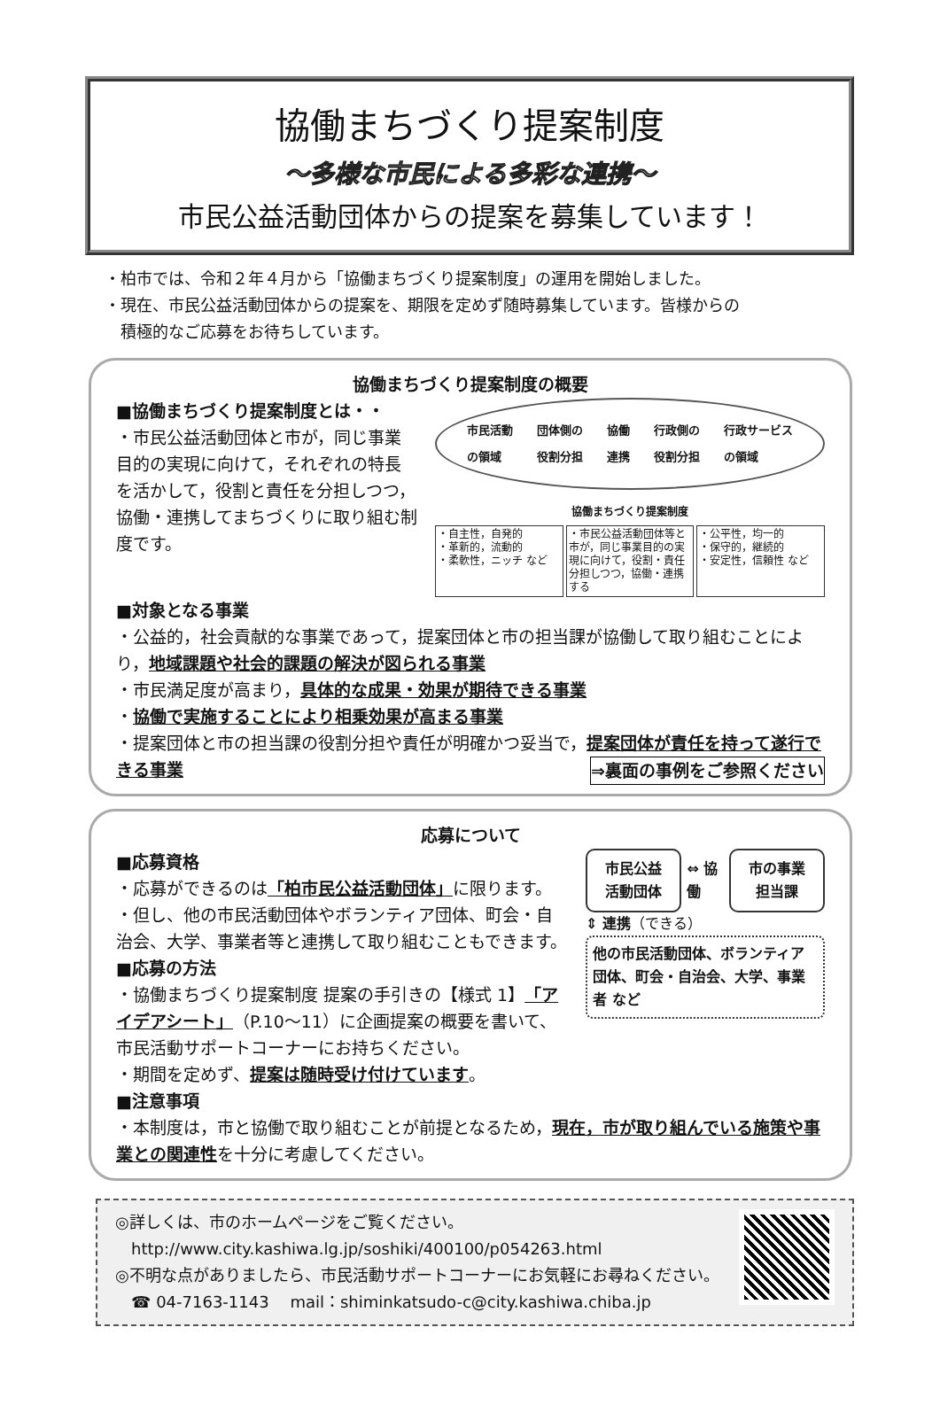協働まちづくり提案制度
～多様な市民による多彩な連携～
市民公益活動団体からの提案を募集しています！
・柏市では、令和２年４月から「協働まちづくり提案制度」の運用を開始しました。
・現在、市民公益活動団体からの提案を、期限を定めず随時募集しています。皆様からの
　積極的なご応募をお待ちしています。
協働まちづくり提案制度の概要
■協働まちづくり提案制度とは・・
・市民公益活動団体と市が，同じ事業目的の実現に向けて，それぞれの特長を活かして，役割と責任を分担しつつ，協働・連携してまちづくりに取り組む制度です。
市民活動
の領域 団体側の
役割分担 協働
連携 行政側の
役割分担 行政サービス
の領域
協働まちづくり提案制度
・自主性，自発的
・革新的，流動的
・柔軟性，ニッチ など
・市民公益活動団体等と市が，同じ事業目的の実現に向けて，役割・責任分担しつつ，協働・連携する
・公平性，均一的
・保守的，継続的
・安定性，信頼性 など
■対象となる事業
・公益的，社会貢献的な事業であって，提案団体と市の担当課が協働して取り組むことにより，地域課題や社会的課題の解決が図られる事業
・市民満足度が高まり，具体的な成果・効果が期待できる事業
・協働で実施することにより相乗効果が高まる事業
・提案団体と市の担当課の役割分担や責任が明確かつ妥当で，提案団体が責任を持って遂行できる事業 ⇒裏面の事例をご参照ください
応募について
■応募資格
・応募ができるのは「柏市民公益活動団体」に限ります。
・但し、他の市民活動団体やボランティア団体、町会・自治会、大学、事業者等と連携して取り組むこともできます。
■応募の方法
・協働まちづくり提案制度 提案の手引きの【様式 1】「アイデアシート」（P.10～11）に企画提案の概要を書いて、市民活動サポートコーナーにお持ちください。
・期間を定めず、提案は随時受け付けています。
市民公益
活動団体
⇔ 協働
市の事業
担当課
⇕ 連携（できる）
他の市民活動団体、ボランティア団体、町会・自治会、大学、事業者 など
■注意事項
・本制度は，市と協働で取り組むことが前提となるため，現在，市が取り組んでいる施策や事業との関連性を十分に考慮してください。
◎詳しくは、市のホームページをご覧ください。
　http://www.city.kashiwa.lg.jp/soshiki/400100/p054263.html
◎不明な点がありましたら、市民活動サポートコーナーにお気軽にお尋ねください。
　☎ 04-7163-1143　 mail：shiminkatsudo-c@city.kashiwa.chiba.jp